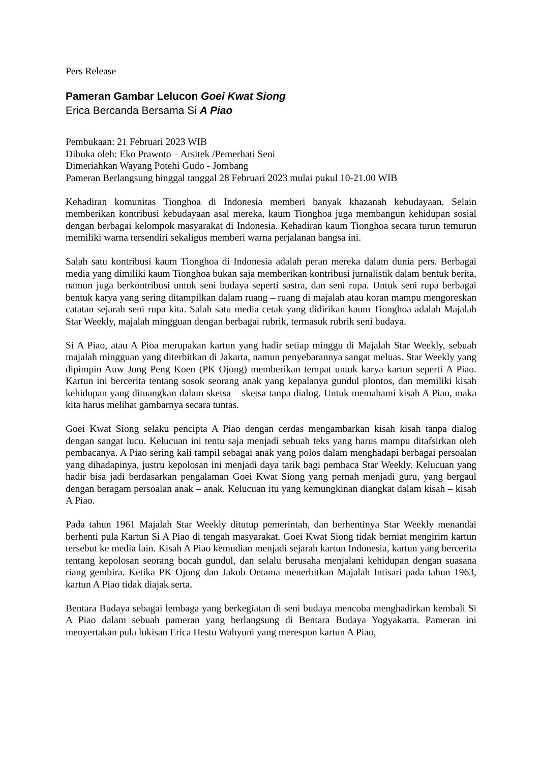Pers Release
Pameran Gambar Lelucon Goei Kwat Siong
Erica Bercanda Bersama Si A Piao
Pembukaan: 21 Februari 2023 WIB
Dibuka oleh: Eko Prawoto – Arsitek /Pemerhati Seni
Dimeriahkan Wayang Potehi Gudo - Jombang
Pameran Berlangsung hinggal tanggal 28 Februari 2023 mulai pukul 10-21.00 WIB
Kehadiran komunitas Tionghoa di Indonesia memberi banyak khazanah kebudayaan. Selain memberikan kontribusi kebudayaan asal mereka, kaum Tionghoa juga membangun kehidupan sosial dengan berbagai kelompok masyarakat di Indonesia. Kehadiran kaum Tionghoa secara turun temurun memiliki warna tersendiri sekaligus memberi warna perjalanan bangsa ini.
Salah satu kontribusi kaum Tionghoa di Indonesia adalah peran mereka dalam dunia pers. Berbagai media yang dimiliki kaum Tionghoa bukan saja memberikan kontribusi jurnalistik dalam bentuk berita, namun juga berkontribusi untuk seni budaya seperti sastra, dan seni rupa. Untuk seni rupa berbagai bentuk karya yang sering ditampilkan dalam ruang – ruang di majalah atau koran mampu mengoreskan catatan sejarah seni rupa kita. Salah satu media cetak yang didirikan kaum Tionghoa adalah Majalah Star Weekly, majalah mingguan dengan berbagai rubrik, termasuk rubrik seni budaya.
Si A Piao, atau A Pioa merupakan kartun yang hadir setiap minggu di Majalah Star Weekly, sebuah majalah mingguan yang diterbitkan di Jakarta, namun penyebarannya sangat meluas. Star Weekly yang dipimpin Auw Jong Peng Koen (PK Ojong) memberikan tempat untuk karya kartun seperti A Piao. Kartun ini bercerita tentang sosok seorang anak yang kepalanya gundul plontos, dan memiliki kisah kehidupan yang dituangkan dalam sketsa – sketsa tanpa dialog. Untuk memahami kisah A Piao, maka kita harus melihat gambarnya secara tuntas.
Goei Kwat Siong selaku pencipta A Piao dengan cerdas mengambarkan kisah kisah tanpa dialog dengan sangat lucu. Kelucuan ini tentu saja menjadi sebuah teks yang harus mampu ditafsirkan oleh pembacanya. A Piao sering kali tampil sebagai anak yang polos dalam menghadapi berbagai persoalan yang dihadapinya, justru kepolosan ini menjadi daya tarik bagi pembaca Star Weekly. Kelucuan yang hadir bisa jadi berdasarkan pengalaman Goei Kwat Siong yang pernah menjadi guru, yang bergaul dengan beragam persoalan anak – anak. Kelucuan itu yang kemungkinan diangkat dalam kisah – kisah A Piao.
Pada tahun 1961 Majalah Star Weekly ditutup pemerintah, dan berhentinya Star Weekly menandai berhenti pula Kartun Si A Piao di tengah masyarakat. Goei Kwat Siong tidak berniat mengirim kartun tersebut ke media lain. Kisah A Piao kemudian menjadi sejarah kartun Indonesia, kartun yang bercerita tentang kepolosan seorang bocah gundul, dan selalu berusaha menjalani kehidupan dengan suasana riang gembira. Ketika PK Ojong dan Jakob Oetama menerbitkan Majalah Intisari pada tahun 1963, kartun A Piao tidak diajak serta.
Bentara Budaya sebagai lembaga yang berkegiatan di seni budaya mencoba menghadirkan kembali Si A Piao dalam sebuah pameran yang berlangsung di Bentara Budaya Yogyakarta. Pameran ini menyertakan pula lukisan Erica Hestu Wahyuni yang merespon kartun A Piao,